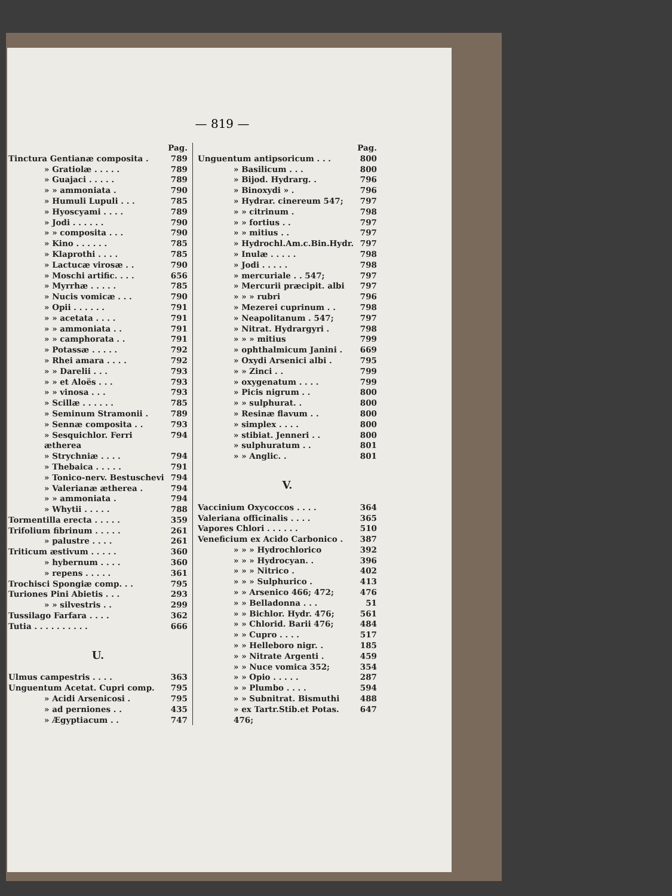— 819 —
Pag.
Tinctura Gentianæ composita . 789
» Gratiolæ . . . . . 789
» Guajaci . . . . . 789
» » ammoniata . 790
» Humuli Lupuli . . . 785
» Hyoscyami . . . . 789
» Jodi . . . . . . 790
» » composita . . . 790
» Kino . . . . . . 785
» Klaprothi . . . . 785
» Lactucæ virosæ . . 790
» Moschi artific. . . . 656
» Myrrhæ . . . . . 785
» Nucis vomicæ . . . 790
» Opii . . . . . . 791
» » acetata . . . . 791
» » ammoniata . . 791
» » camphorata . . 791
» Potassæ . . . . . 792
» Rhei amara . . . . 792
» » Darelii . . . 793
» » et Aloës . . . 793
» » vinosa . . . 793
» Scillæ . . . . . . 785
» Seminum Stramonii . 789
» Sennæ composita . . 793
» Sesquichlor. Ferri ætherea 794
» Strychniæ . . . . 794
» Thebaica . . . . . 791
» Tonico-nerv. Bestuschevi 794
» Valerianæ ætherea . 794
» » ammoniata . 794
» Whytii . . . . . 788
Tormentilla erecta . . . . . 359
Trifolium fibrinum . . . . . 261
» palustre . . . . 261
Triticum æstivum . . . . . 360
» hybernum . . . . 360
» repens . . . . . 361
Trochisci Spongiæ comp. . . 795
Turiones Pini Abietis . . . 293
» » silvestris . . 299
Tussilago Farfara . . . . 362
Tutia . . . . . . . . . . 666
U.
Ulmus campestris . . . . 363
Unguentum Acetat. Cupri comp. 795
» Acidi Arsenicosi . 795
» ad perniones . . 435
» Ægyptiacum . . 747
Pag.
Unguentum antipsoricum . . . 800
» Basilicum . . . 800
» Bijod. Hydrarg. . 796
» Binoxydi » . 796
» Hydrar. cinereum 547; 797
» » citrinum . 798
» » fortius . . 797
» » mitius . . 797
» Hydrochl.Am.c.Bin.Hydr. 797
» Inulæ . . . . . 798
» Jodi . . . . . 798
» mercuriale . . 547; 797
» Mercurii præcipit. albi 797
» » » rubri 796
» Mezerei cuprinum . . 798
» Neapolitanum . 547; 797
» Nitrat. Hydrargyri . 798
» » » mitius 799
» ophthalmicum Janini . 669
» Oxydi Arsenici albi . 795
» » Zinci . . 799
» oxygenatum . . . . 799
» Picis nigrum . . 800
» » sulphurat. . 800
» Resinæ flavum . . 800
» simplex . . . . 800
» stibiat. Jenneri . . 800
» sulphuratum . . 801
» » Anglic. . 801
V.
Vaccinium Oxycoccos . . . . 364
Valeriana officinalis . . . . 365
Vapores Chlori . . . . . . 510
Veneficium ex Acido Carbonico . 387
» » » Hydrochlorico 392
» » » Hydrocyan. . 396
» » » Nitrico . 402
» » » Sulphurico . 413
» » Arsenico 466; 472; 476
» » Belladonna . . . 51
» » Bichlor. Hydr. 476; 561
» » Chlorid. Barii 476; 484
» » Cupro . . . . 517
» » Helleboro nigr. . 185
» » Nitrate Argenti . 459
» » Nuce vomica 352; 354
» » Opio . . . . . 287
» » Plumbo . . . . 594
» » Subnitrat. Bismuthi 488
» ex Tartr.Stib.et Potas. 476; 647